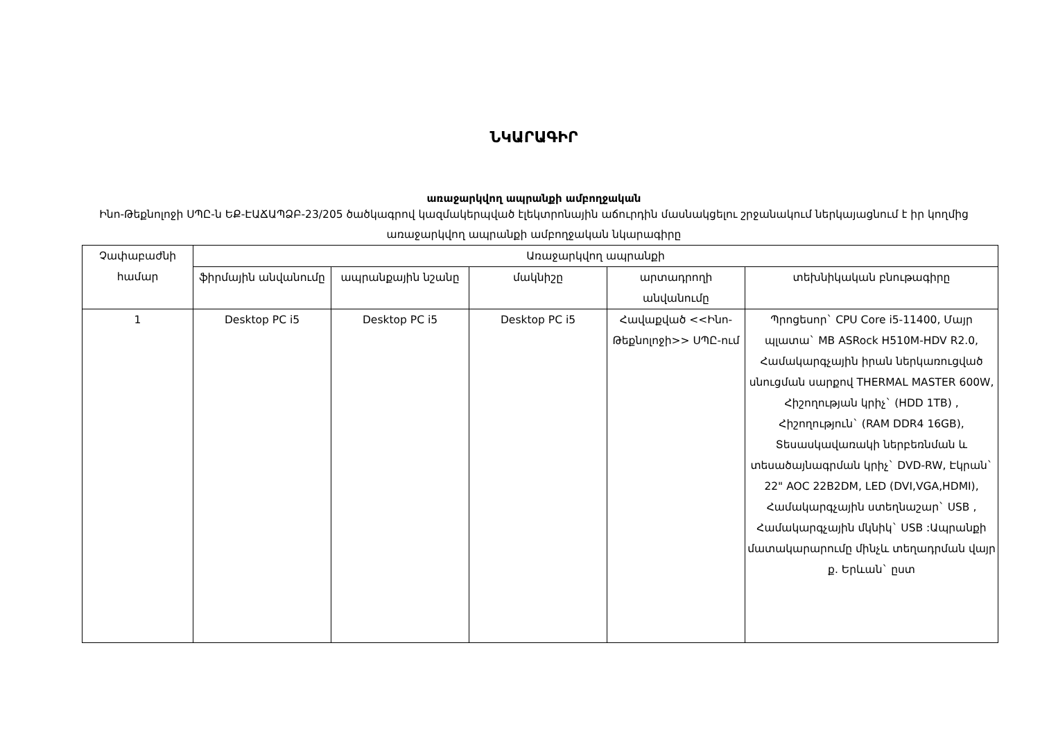ՆԿԱՐԱԳԻՐ
առաջարկվող ապրանքի ամբողջական
Ինո-Թեքնոլոջի ՍՊԸ-ն ԵՔ-ԷԱՃԱՊՁԲ-23/205 ծածկագրով կազմակերպված էլեկտրոնային աճուրդին մասնակցելու շրջանակում ներկայացնում է իր կողմից առաջարկվող ապրանքի ամբողջական նկարագիրը
| Չափաբաժնի համար | Առաջարկվող ապրանքի | | | | |
| --- | --- | --- | --- | --- | --- |
| | ֆիրմային անվանումը | ապրանքային նշանը | մակնիշը | արտադրողի անվանումը | տեխնիկական բնութագիրը |
| 1 | Desktop PC i5 | Desktop PC i5 | Desktop PC i5 | Հավաքված <<Ինո-Թեքնոլոջի>> ՍՊԸ-ում | Պրոցեսոր` CPU Core i5-11400, Մայր պլատա` MB ASRock H510M-HDV R2.0, Համակարգչային իրան ներկառուցված սնուցման սարքով THERMAL MASTER 600W, Հիշողության կրիչ` (HDD 1TB) , Հիշողություն` (RAM DDR4 16GB), Տեսասկավառակի ներբեռնման և տեսածայնագրման կրիչ` DVD-RW, Էկրան` 22" AOC 22B2DM, LED (DVI,VGA,HDMI), Համակարգչային ստեղնաշար` USB , Համակարգչային մկնիկ` USB :Ապրանքի մատակարարումը մինչև տեղադրման վայր ք. Երևան` ըստ |